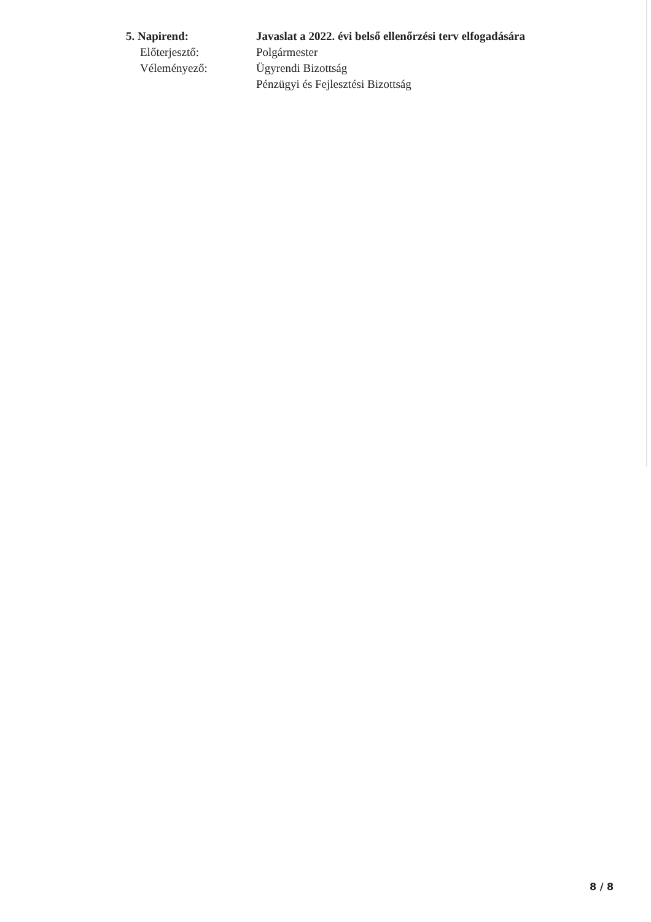5. Napirend: Javaslat a 2022. évi belső ellenőrzési terv elfogadására
Előterjesztő: Polgármester
Véleményező: Ügyrendi Bizottság
Pénzügyi és Fejlesztési Bizottság
8 / 8